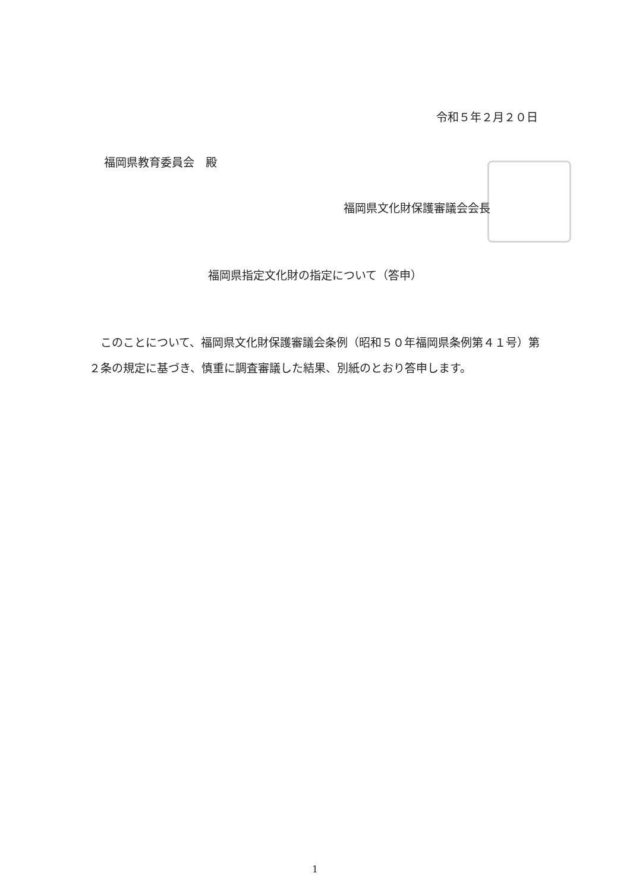令和５年２月２０日
福岡県教育委員会　殿
福岡県文化財保護審議会会長
福岡県指定文化財の指定について（答申）
このことについて、福岡県文化財保護審議会条例（昭和５０年福岡県条例第４１号）第２条の規定に基づき、慎重に調査審議した結果、別紙のとおり答申します。
1